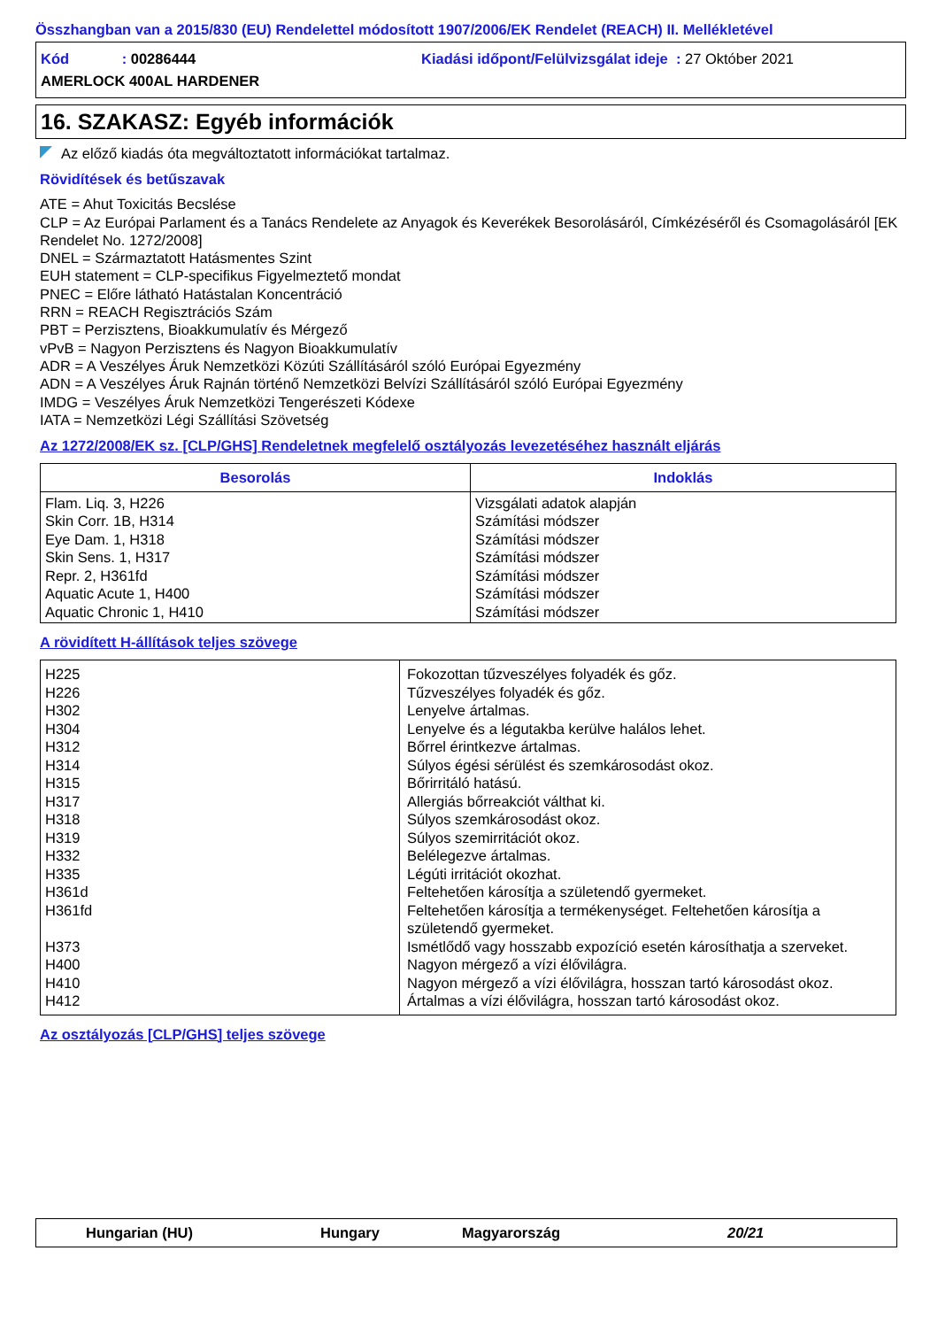Összhangban van a 2015/830 (EU) Rendelettel módosított 1907/2006/EK Rendelet (REACH) II. Mellékletével
Kód : 00286444 Kiadási időpont/Felülvizsgálat ideje : 27 Október 2021
AMERLOCK 400AL HARDENER
16. SZAKASZ: Egyéb információk
Az előző kiadás óta megváltoztatott információkat tartalmaz.
Rövidítések és betűszavak
ATE = Ahut Toxicitás Becslése
CLP = Az Európai Parlament és a Tanács Rendelete az Anyagok és Keverékek Besorolásáról, Címkézéséről és Csomagolásáról [EK Rendelet No. 1272/2008]
DNEL = Származtatott Hatásmentes Szint
EUH statement = CLP-specifikus Figyelmeztető mondat
PNEC = Előre látható Hatástalan Koncentráció
RRN = REACH Regisztrációs Szám
PBT = Perzisztens, Bioakkumulatív és Mérgező
vPvB = Nagyon Perzisztens és Nagyon Bioakkumulatív
ADR = A Veszélyes Áruk Nemzetközi Közúti Szállításáról szóló Európai Egyezmény
ADN = A Veszélyes Áruk Rajnán történő Nemzetközi Belvízi Szállításáról szóló Európai Egyezmény
IMDG = Veszélyes Áruk Nemzetközi Tengerészeti Kódexe
IATA = Nemzetközi Légi Szállítási Szövetség
Az 1272/2008/EK sz. [CLP/GHS] Rendeletnek megfelelő osztályozás levezetéséhez használt eljárás
| Besorolás | Indoklás |
| --- | --- |
| Flam. Liq. 3, H226 Skin Corr. 1B, H314 Eye Dam. 1, H318 Skin Sens. 1, H317 Repr. 2, H361fd Aquatic Acute 1, H400 Aquatic Chronic 1, H410 | Vizsgálati adatok alapján Számítási módszer Számítási módszer Számítási módszer Számítási módszer Számítási módszer Számítási módszer |
A rövidített H-állítások teljes szövege
| H225 H226 H302 H304 H312 H314 H315 H317 H318 H319 H332 H335 H361d H361fd H373 H400 H410 H412 | Fokozottan tűzveszélyes folyadék és gőz. Tűzveszélyes folyadék és gőz. Lenyelve ártalmas. Lenyelve és a légutakba kerülve halálos lehet. Bőrrel érintkezve ártalmas. Súlyos égési sérülést és szemkárosodást okoz. Bőrirritáló hatású. Allergiás bőrreakciót válthat ki. Súlyos szemkárosodást okoz. Súlyos szemirritációt okoz. Belélegezve ártalmas. Légúti irritációt okozhat. Feltehetően károsítja a születendő gyermeket. Feltehetően károsítja a termékenységet. Feltehetően károsítja a születendő gyermeket. Ismétlődő vagy hosszabb expozíció esetén károsíthatja a szerveket. Nagyon mérgező a vízi élővilágra. Nagyon mérgező a vízi élővilágra, hosszan tartó károsodást okoz. Ártalmas a vízi élővilágra, hosszan tartó károsodást okoz. |
Az osztályozás [CLP/GHS] teljes szövege
Hungarian (HU) Hungary Magyarország 20/21